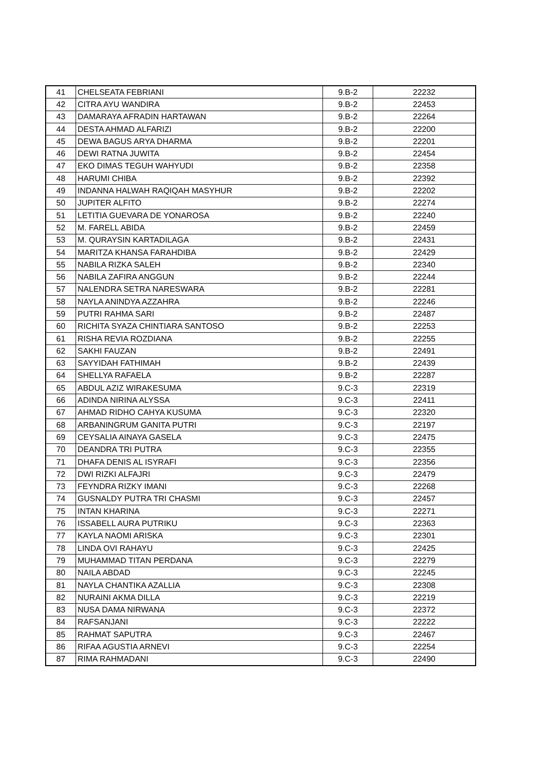| 41 | CHELSEATA FEBRIANI | 9.B-2 | 22232 |
| 42 | CITRA AYU WANDIRA | 9.B-2 | 22453 |
| 43 | DAMARAYA AFRADIN HARTAWAN | 9.B-2 | 22264 |
| 44 | DESTA AHMAD ALFARIZI | 9.B-2 | 22200 |
| 45 | DEWA BAGUS ARYA DHARMA | 9.B-2 | 22201 |
| 46 | DEWI RATNA JUWITA | 9.B-2 | 22454 |
| 47 | EKO DIMAS TEGUH WAHYUDI | 9.B-2 | 22358 |
| 48 | HARUMI CHIBA | 9.B-2 | 22392 |
| 49 | INDANNA HALWAH RAQIQAH MASYHUR | 9.B-2 | 22202 |
| 50 | JUPITER ALFITO | 9.B-2 | 22274 |
| 51 | LETITIA GUEVARA DE YONAROSA | 9.B-2 | 22240 |
| 52 | M. FARELL ABIDA | 9.B-2 | 22459 |
| 53 | M. QURAYSIN KARTADILAGA | 9.B-2 | 22431 |
| 54 | MARITZA KHANSA FARAHDIBA | 9.B-2 | 22429 |
| 55 | NABILA RIZKA SALEH | 9.B-2 | 22340 |
| 56 | NABILA ZAFIRA ANGGUN | 9.B-2 | 22244 |
| 57 | NALENDRA SETRA NARESWARA | 9.B-2 | 22281 |
| 58 | NAYLA ANINDYA AZZAHRA | 9.B-2 | 22246 |
| 59 | PUTRI RAHMA SARI | 9.B-2 | 22487 |
| 60 | RICHITA SYAZA CHINTIARA SANTOSO | 9.B-2 | 22253 |
| 61 | RISHA REVIA ROZDIANA | 9.B-2 | 22255 |
| 62 | SAKHI FAUZAN | 9.B-2 | 22491 |
| 63 | SAYYIDAH FATHIMAH | 9.B-2 | 22439 |
| 64 | SHELLYA RAFAELA | 9.B-2 | 22287 |
| 65 | ABDUL AZIZ WIRAKESUMA | 9.C-3 | 22319 |
| 66 | ADINDA NIRINA ALYSSA | 9.C-3 | 22411 |
| 67 | AHMAD RIDHO CAHYA KUSUMA | 9.C-3 | 22320 |
| 68 | ARBANINGRUM GANITA PUTRI | 9.C-3 | 22197 |
| 69 | CEYSALIA AINAYA GASELA | 9.C-3 | 22475 |
| 70 | DEANDRA TRI PUTRA | 9.C-3 | 22355 |
| 71 | DHAFA DENIS AL ISYRAFI | 9.C-3 | 22356 |
| 72 | DWI RIZKI ALFAJRI | 9.C-3 | 22479 |
| 73 | FEYNDRA RIZKY IMANI | 9.C-3 | 22268 |
| 74 | GUSNALDY PUTRA TRI CHASMI | 9.C-3 | 22457 |
| 75 | INTAN KHARINA | 9.C-3 | 22271 |
| 76 | ISSABELL AURA PUTRIKU | 9.C-3 | 22363 |
| 77 | KAYLA NAOMI ARISKA | 9.C-3 | 22301 |
| 78 | LINDA OVI RAHAYU | 9.C-3 | 22425 |
| 79 | MUHAMMAD TITAN PERDANA | 9.C-3 | 22279 |
| 80 | NAILA ABDAD | 9.C-3 | 22245 |
| 81 | NAYLA CHANTIKA AZALLIA | 9.C-3 | 22308 |
| 82 | NURAINI AKMA DILLA | 9.C-3 | 22219 |
| 83 | NUSA DAMA NIRWANA | 9.C-3 | 22372 |
| 84 | RAFSANJANI | 9.C-3 | 22222 |
| 85 | RAHMAT SAPUTRA | 9.C-3 | 22467 |
| 86 | RIFAA AGUSTIA ARNEVI | 9.C-3 | 22254 |
| 87 | RIMA RAHMADANI | 9.C-3 | 22490 |